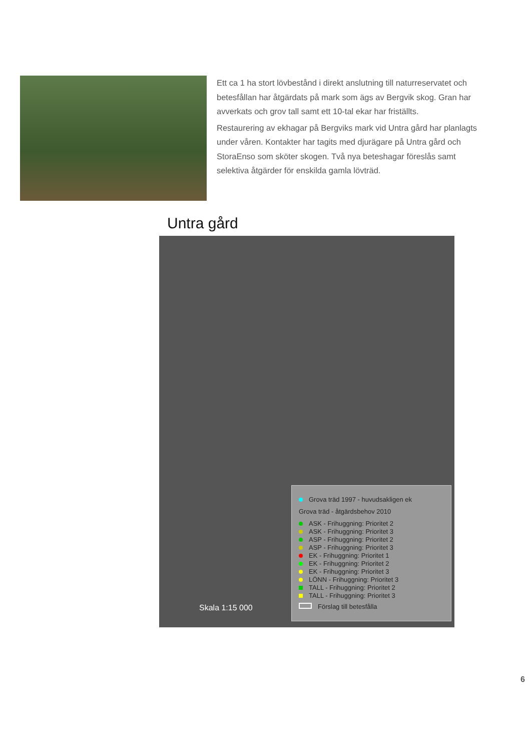Ett ca 1 ha stort lövbestånd i direkt anslutning till naturreservatet och betesfållan har åtgärdats på mark som ägs av Bergvik skog. Gran har avverkats och grov tall samt ett 10-tal ekar har friställts.
Restaurering av ekhagar på Bergviks mark vid Untra gård har planlagts under våren. Kontakter har tagits med djurägare på Untra gård och StoraEnso som sköter skogen. Två nya beteshagar föreslås samt selektiva åtgärder för enskilda gamla lövträd.
Untra gård
Skala 1:15 000
Grova träd 1997 - huvudsakligen ek
Grova träd - åtgärdsbehov 2010
ASK - Frihuggning: Prioritet 2
ASK - Frihuggning: Prioritet 3
ASP - Frihuggning: Prioritet 2
ASP - Frihuggning: Prioritet 3
EK - Frihuggning: Prioritet 1
EK - Frihuggning: Prioritet 2
EK - Frihuggning: Prioritet 3
LÖNN - Frihuggning: Prioritet 3
TALL - Frihuggning: Prioritet 2
TALL - Frihuggning: Prioritet 3
Förslag till betesfålla
6